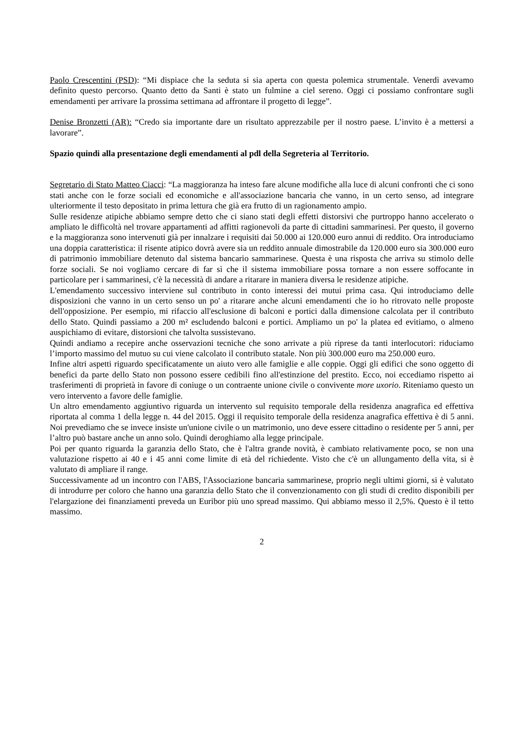Paolo Crescentini (PSD): “Mi dispiace che la seduta si sia aperta con questa polemica strumentale. Venerdì avevamo definito questo percorso. Quanto detto da Santi è stato un fulmine a ciel sereno. Oggi ci possiamo confrontare sugli emendamenti per arrivare la prossima settimana ad affrontare il progetto di legge”.
Denise Bronzetti (AR): “Credo sia importante dare un risultato apprezzabile per il nostro paese. L’invito è a mettersi a lavorare”.
Spazio quindi alla presentazione degli emendamenti al pdl della Segreteria al Territorio.
Segretario di Stato Matteo Ciacci: “La maggioranza ha inteso fare alcune modifiche alla luce di alcuni confronti che ci sono stati anche con le forze sociali ed economiche e all'associazione bancaria che vanno, in un certo senso, ad integrare ulteriormente il testo depositato in prima lettura che già era frutto di un ragionamento ampio.
Sulle residenze atipiche abbiamo sempre detto che ci siano stati degli effetti distorsivi che purtroppo hanno accelerato o ampliato le difficoltà nel trovare appartamenti ad affitti ragionevoli da parte di cittadini sammarinesi. Per questo, il governo e la maggioranza sono intervenuti già per innalzare i requisiti dai 50.000 ai 120.000 euro annui di reddito. Ora introduciamo una doppia caratteristica: il risente atipico dovrà avere sia un reddito annuale dimostrabile da 120.000 euro sia 300.000 euro di patrimonio immobiliare detenuto dal sistema bancario sammarinese. Questa è una risposta che arriva su stimolo delle forze sociali. Se noi vogliamo cercare di far sì che il sistema immobiliare possa tornare a non essere soffocante in particolare per i sammarinesi, c'è la necessità di andare a ritarare in maniera diversa le residenze atipiche.
L'emendamento successivo interviene sul contributo in conto interessi dei mutui prima casa. Qui introduciamo delle disposizioni che vanno in un certo senso un po' a ritarare anche alcuni emendamenti che io ho ritrovato nelle proposte dell'opposizione. Per esempio, mi rifaccio all'esclusione di balconi e portici dalla dimensione calcolata per il contributo dello Stato. Quindi passiamo a 200 m² escludendo balconi e portici. Ampliamo un po' la platea ed evitiamo, o almeno auspichiamo di evitare, distorsioni che talvolta sussistevano.
Quindi andiamo a recepire anche osservazioni tecniche che sono arrivate a più riprese da tanti interlocutori: riduciamo l’importo massimo del mutuo su cui viene calcolato il contributo statale. Non più 300.000 euro ma 250.000 euro.
Infine altri aspetti riguardo specificatamente un aiuto vero alle famiglie e alle coppie. Oggi gli edifici che sono oggetto di benefici da parte dello Stato non possono essere cedibili fino all'estinzione del prestito. Ecco, noi eccediamo rispetto ai trasferimenti di proprietà in favore di coniuge o un contraente unione civile o convivente more uxorio. Riteniamo questo un vero intervento a favore delle famiglie.
Un altro emendamento aggiuntivo riguarda un intervento sul requisito temporale della residenza anagrafica ed effettiva riportata al comma 1 della legge n. 44 del 2015. Oggi il requisito temporale della residenza anagrafica effettiva è di 5 anni. Noi prevediamo che se invece insiste un'unione civile o un matrimonio, uno deve essere cittadino o residente per 5 anni, per l’altro può bastare anche un anno solo. Quindi deroghiamo alla legge principale.
Poi per quanto riguarda la garanzia dello Stato, che è l'altra grande novità, è cambiato relativamente poco, se non una valutazione rispetto ai 40 e i 45 anni come limite di età del richiedente. Visto che c'è un allungamento della vita, si è valutato di ampliare il range.
Successivamente ad un incontro con l'ABS, l'Associazione bancaria sammarinese, proprio negli ultimi giorni, si è valutato di introdurre per coloro che hanno una garanzia dello Stato che il convenzionamento con gli studi di credito disponibili per l'elargazione dei finanziamenti preveda un Euribor più uno spread massimo. Qui abbiamo messo il 2,5%. Questo è il tetto massimo.
2